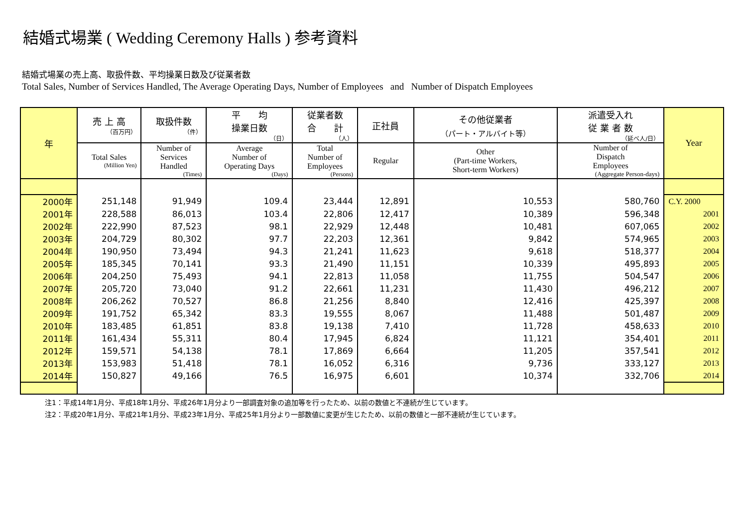結婚式場業 ( Wedding Ceremony Halls ) 参考資料
結婚式場業の売上高、取扱件数、平均操業日数及び従業者数
Total Sales, Number of Services Handled, The Average Operating Days, Number of Employees and Number of Dispatch Employees
| 年 | 売 上 高 （百万円） | 取扱件数 （件） | 平 均 操業日数 （日） | 従業者数 合 計 （人） | 正社員 | その他従業者 （パート・アルバイト等） | 派遣受入れ 従 業 者 数 （延べ人/日） | Year |
| --- | --- | --- | --- | --- | --- | --- | --- | --- |
| | Total Sales (Million Yen) | Number of Services Handled (Times) | Average Number of Operating Days (Days) | Total Number of Employees (Persons) | Regular | Other (Part-time Workers, Short-term Workers) | Number of Dispatch Employees (Aggregate Person-days) | |
| 2000年 | 251,148 | 91,949 | 109.4 | 23,444 | 12,891 | 10,553 | 580,760 | C.Y. 2000 |
| 2001年 | 228,588 | 86,013 | 103.4 | 22,806 | 12,417 | 10,389 | 596,348 | 2001 |
| 2002年 | 222,990 | 87,523 | 98.1 | 22,929 | 12,448 | 10,481 | 607,065 | 2002 |
| 2003年 | 204,729 | 80,302 | 97.7 | 22,203 | 12,361 | 9,842 | 574,965 | 2003 |
| 2004年 | 190,950 | 73,494 | 94.3 | 21,241 | 11,623 | 9,618 | 518,377 | 2004 |
| 2005年 | 185,345 | 70,141 | 93.3 | 21,490 | 11,151 | 10,339 | 495,893 | 2005 |
| 2006年 | 204,250 | 75,493 | 94.1 | 22,813 | 11,058 | 11,755 | 504,547 | 2006 |
| 2007年 | 205,720 | 73,040 | 91.2 | 22,661 | 11,231 | 11,430 | 496,212 | 2007 |
| 2008年 | 206,262 | 70,527 | 86.8 | 21,256 | 8,840 | 12,416 | 425,397 | 2008 |
| 2009年 | 191,752 | 65,342 | 83.3 | 19,555 | 8,067 | 11,488 | 501,487 | 2009 |
| 2010年 | 183,485 | 61,851 | 83.8 | 19,138 | 7,410 | 11,728 | 458,633 | 2010 |
| 2011年 | 161,434 | 55,311 | 80.4 | 17,945 | 6,824 | 11,121 | 354,401 | 2011 |
| 2012年 | 159,571 | 54,138 | 78.1 | 17,869 | 6,664 | 11,205 | 357,541 | 2012 |
| 2013年 | 153,983 | 51,418 | 78.1 | 16,052 | 6,316 | 9,736 | 333,127 | 2013 |
| 2014年 | 150,827 | 49,166 | 76.5 | 16,975 | 6,601 | 10,374 | 332,706 | 2014 |
注1：平成14年1月分、平成18年1月分、平成26年1月分より一部調査対象の追加等を行ったため、以前の数値と不連続が生じています。
注2：平成20年1月分、平成21年1月分、平成23年1月分、平成25年1月分より一部数値に変更が生じたため、以前の数値と一部不連続が生じています。